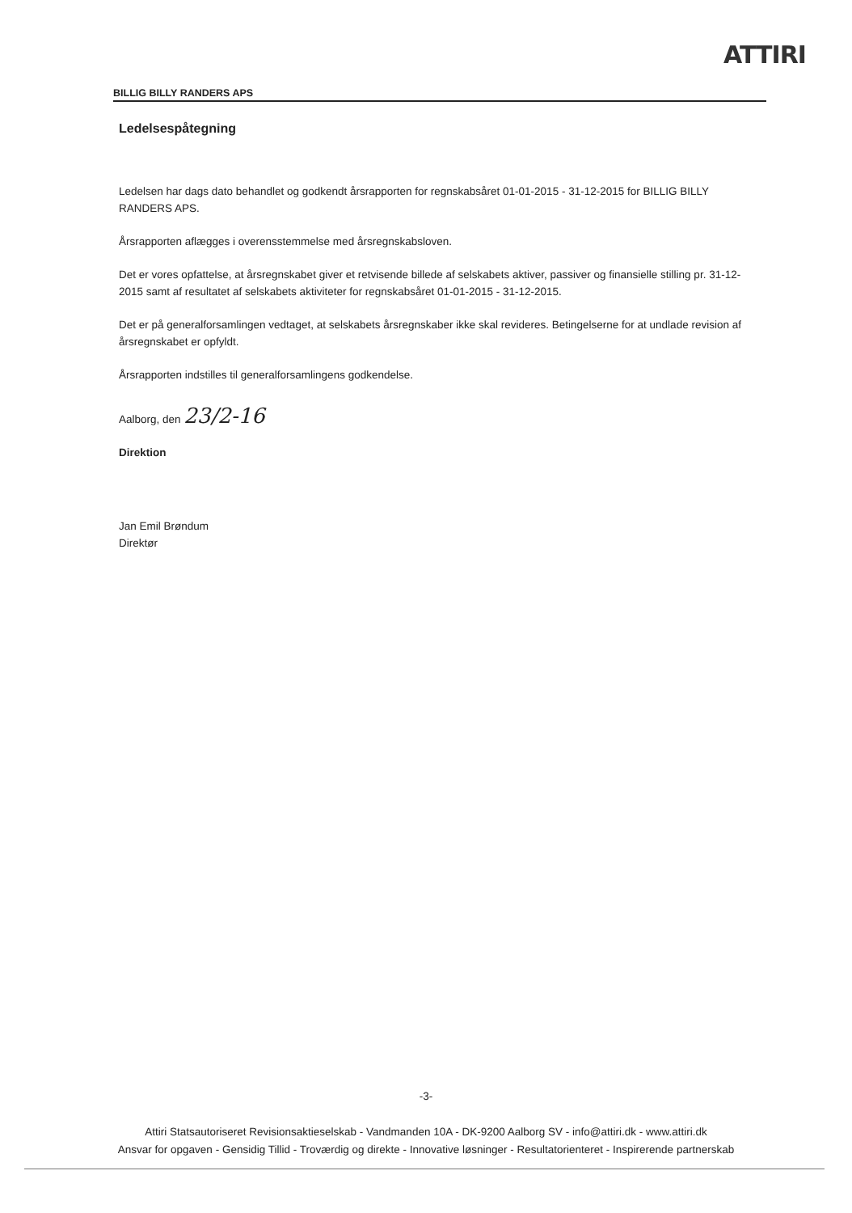ATTIRI
BILLIG BILLY RANDERS APS
Ledelsespåtegning
Ledelsen har dags dato behandlet og godkendt årsrapporten for regnskabsåret 01-01-2015 - 31-12-2015 for BILLIG BILLY RANDERS APS.
Årsrapporten aflægges i overensstemmelse med årsregnskabsloven.
Det er vores opfattelse, at årsregnskabet giver et retvisende billede af selskabets aktiver, passiver og finansielle stilling pr. 31-12-2015 samt af resultatet af selskabets aktiviteter for regnskabsåret 01-01-2015 - 31-12-2015.
Det er på generalforsamlingen vedtaget, at selskabets årsregnskaber ikke skal revideres. Betingelserne for at undlade revision af årsregnskabet er opfyldt.
Årsrapporten indstilles til generalforsamlingens godkendelse.
Aalborg, den 23/2-16
Direktion
Jan Emil Brøndum
Direktør
-3-
Attiri Statsautoriseret Revisionsaktieselskab - Vandmanden 10A - DK-9200 Aalborg SV - info@attiri.dk - www.attiri.dk
Ansvar for opgaven - Gensidig Tillid - Troværdig og direkte - Innovative løsninger - Resultatorienteret - Inspirerende partnerskab